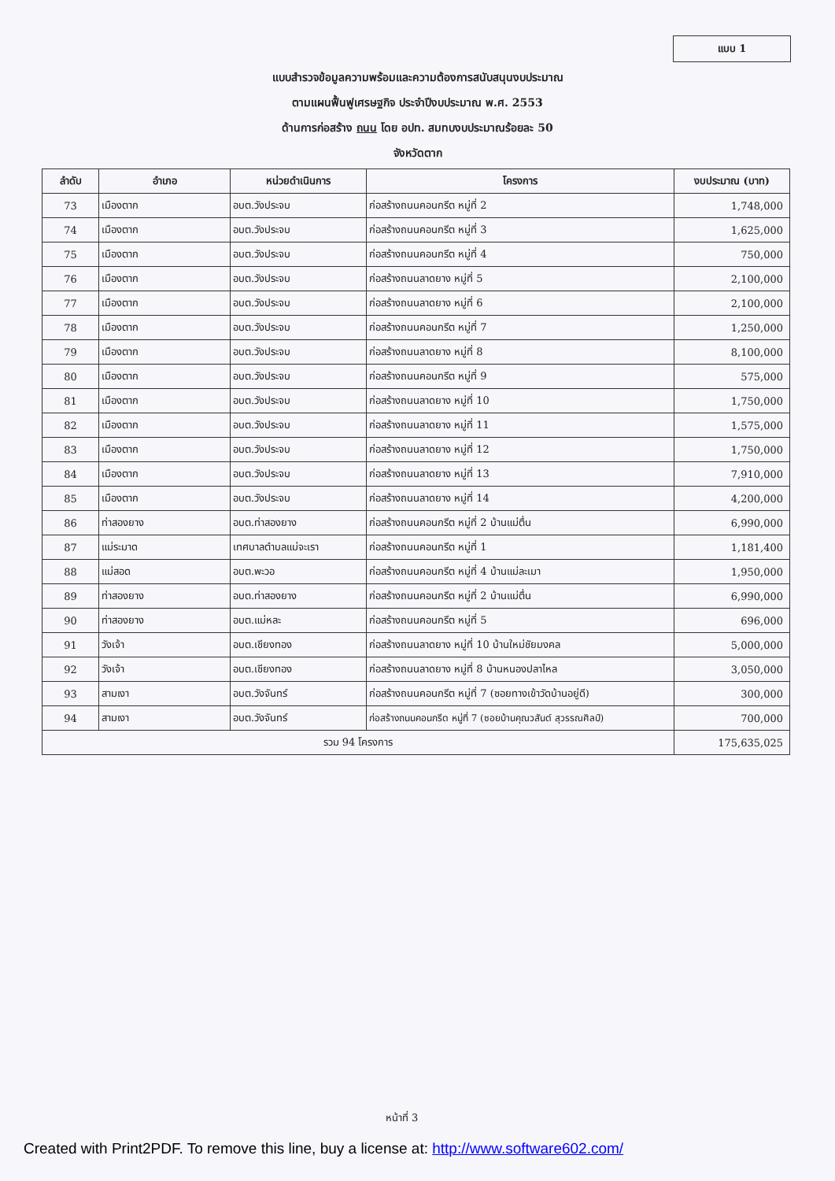แบบ 1
แบบสำรวจข้อมูลความพร้อมและความต้องการสนับสนุนงบประมาณ
ตามแผนฟื้นฟูเศรษฐกิจ ประจำปีงบประมาณ พ.ศ. 2553
ด้านการก่อสร้าง ถนน โดย อปท. สมทบงบประมาณร้อยละ 50
จังหวัดตาก
| ลำดับ | อำเภอ | หน่วยดำเนินการ | โครงการ | งบประมาณ (บาท) |
| --- | --- | --- | --- | --- |
| 73 | เมืองตาก | อบต.วังประจบ | ก่อสร้างถนนคอนกรีต หมู่ที่ 2 | 1,748,000 |
| 74 | เมืองตาก | อบต.วังประจบ | ก่อสร้างถนนคอนกรีต หมู่ที่ 3 | 1,625,000 |
| 75 | เมืองตาก | อบต.วังประจบ | ก่อสร้างถนนคอนกรีต หมู่ที่ 4 | 750,000 |
| 76 | เมืองตาก | อบต.วังประจบ | ก่อสร้างถนนลาดยาง หมู่ที่ 5 | 2,100,000 |
| 77 | เมืองตาก | อบต.วังประจบ | ก่อสร้างถนนลาดยาง หมู่ที่ 6 | 2,100,000 |
| 78 | เมืองตาก | อบต.วังประจบ | ก่อสร้างถนนคอนกรีต หมู่ที่ 7 | 1,250,000 |
| 79 | เมืองตาก | อบต.วังประจบ | ก่อสร้างถนนลาดยาง หมู่ที่ 8 | 8,100,000 |
| 80 | เมืองตาก | อบต.วังประจบ | ก่อสร้างถนนคอนกรีต หมู่ที่ 9 | 575,000 |
| 81 | เมืองตาก | อบต.วังประจบ | ก่อสร้างถนนลาดยาง หมู่ที่ 10 | 1,750,000 |
| 82 | เมืองตาก | อบต.วังประจบ | ก่อสร้างถนนลาดยาง หมู่ที่ 11 | 1,575,000 |
| 83 | เมืองตาก | อบต.วังประจบ | ก่อสร้างถนนลาดยาง หมู่ที่ 12 | 1,750,000 |
| 84 | เมืองตาก | อบต.วังประจบ | ก่อสร้างถนนลาดยาง หมู่ที่ 13 | 7,910,000 |
| 85 | เมืองตาก | อบต.วังประจบ | ก่อสร้างถนนลาดยาง หมู่ที่ 14 | 4,200,000 |
| 86 | ท่าสองยาง | อบต.ท่าสองยาง | ก่อสร้างถนนคอนกรีต หมู่ที่ 2 บ้านแม่ตื่น | 6,990,000 |
| 87 | แม่ระมาด | เทศบาลตำบลแม่จะเรา | ก่อสร้างถนนคอนกรีต หมู่ที่ 1 | 1,181,400 |
| 88 | แม่สอด | อบต.พะวอ | ก่อสร้างถนนคอนกรีต หมู่ที่ 4 บ้านแม่ละเมา | 1,950,000 |
| 89 | ท่าสองยาง | อบต.ท่าสองยาง | ก่อสร้างถนนคอนกรีต หมู่ที่ 2 บ้านแม่ตื่น | 6,990,000 |
| 90 | ท่าสองยาง | อบต.แม่หละ | ก่อสร้างถนนคอนกรีต หมู่ที่ 5 | 696,000 |
| 91 | วังเจ้า | อบต.เชียงทอง | ก่อสร้างถนนลาดยาง หมู่ที่ 10 บ้านใหม่ชัยมงคล | 5,000,000 |
| 92 | วังเจ้า | อบต.เชียงทอง | ก่อสร้างถนนลาดยาง หมู่ที่ 8 บ้านหนองปลาไหล | 3,050,000 |
| 93 | สามเงา | อบต.วังจันทร์ | ก่อสร้างถนนคอนกรีต หมู่ที่ 7 (ซอยทางเข้าวัดบ้านอยู่ดี) | 300,000 |
| 94 | สามเงา | อบต.วังจันทร์ | ก่อสร้างถนนคอนกรีต หมู่ที่ 7 (ซอยบ้านคุณวสันต์ สุวรรณศิลป์) | 700,000 |
| รวม 94 โครงการ | | | | 175,635,025 |
หน้าที่ 3
Created with Print2PDF. To remove this line, buy a license at: http://www.software602.com/